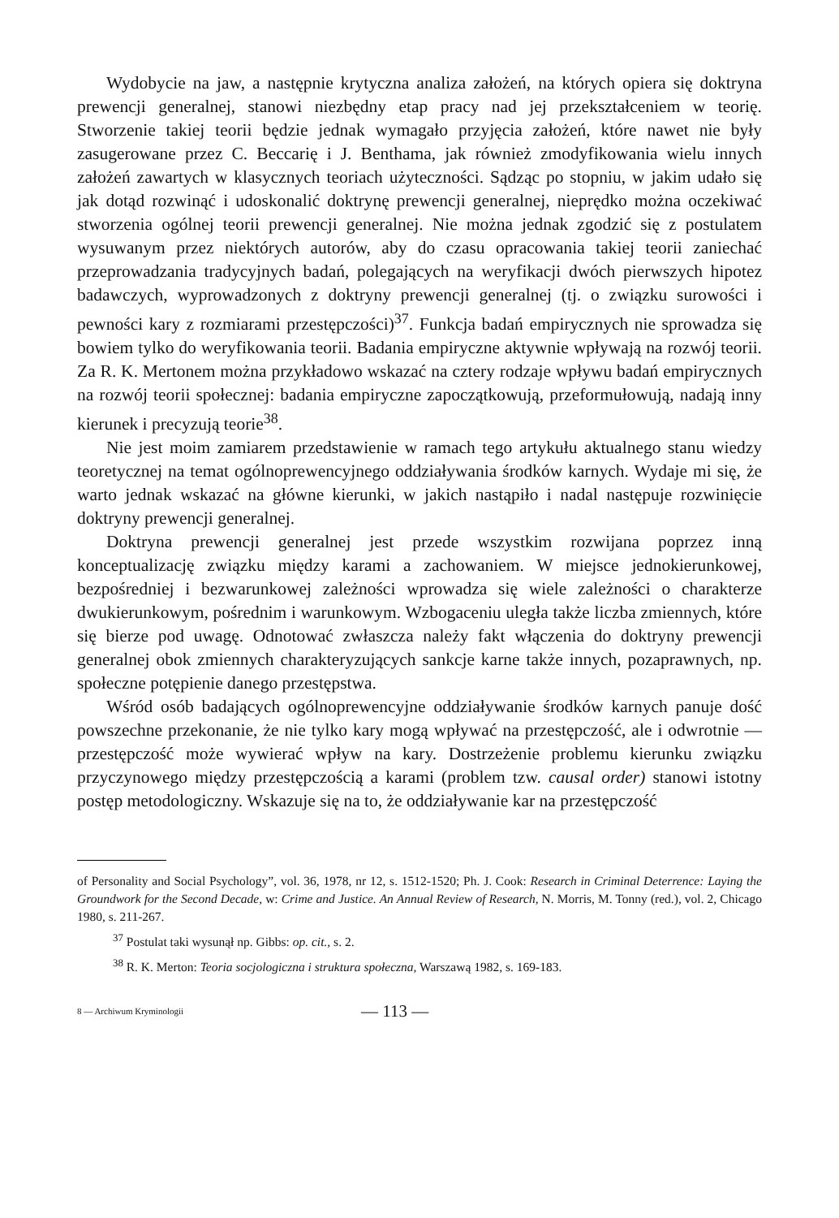Wydobycie na jaw, a następnie krytyczna analiza założeń, na których opiera się doktryna prewencji generalnej, stanowi niezbędny etap pracy nad jej przekształceniem w teorię. Stworzenie takiej teorii będzie jednak wymagało przyjęcia założeń, które nawet nie były zasugerowane przez C. Beccarię i J. Benthama, jak również zmodyfikowania wielu innych założeń zawartych w klasycznych teoriach użyteczności. Sądząc po stopniu, w jakim udało się jak dotąd rozwinąć i udoskonalić doktrynę prewencji generalnej, nieprędko można oczekiwać stworzenia ogólnej teorii prewencji generalnej. Nie można jednak zgodzić się z postulatem wysuwanym przez niektórych autorów, aby do czasu opracowania takiej teorii zaniechać przeprowadzania tradycyjnych badań, polegających na weryfikacji dwóch pierwszych hipotez badawczych, wyprowadzonych z doktryny prewencji generalnej (tj. o związku surowości i pewności kary z rozmiarami przestępczości)<sup>37</sup>. Funkcja badań empirycznych nie sprowadza się bowiem tylko do weryfikowania teorii. Badania empiryczne aktywnie wpływają na rozwój teorii. Za R. K. Mertonem można przykładowo wskazać na cztery rodzaje wpływu badań empirycznych na rozwój teorii społecznej: badania empiryczne zapoczątkowują, przeformułowują, nadają inny kierunek i precyzują teorie<sup>38</sup>.
Nie jest moim zamiarem przedstawienie w ramach tego artykułu aktualnego stanu wiedzy teoretycznej na temat ogólnoprewencyjnego oddziaływania środków karnych. Wydaje mi się, że warto jednak wskazać na główne kierunki, w jakich nastąpiło i nadal następuje rozwinięcie doktryny prewencji generalnej.
Doktryna prewencji generalnej jest przede wszystkim rozwijana poprzez inną konceptualizację związku między karami a zachowaniem. W miejsce jednokierunkowej, bezpośredniej i bezwarunkowej zależności wprowadza się wiele zależności o charakterze dwukierunkowym, pośrednim i warunkowym. Wzbogaceniu uległa także liczba zmiennych, które się bierze pod uwagę. Odnotować zwłaszcza należy fakt włączenia do doktryny prewencji generalnej obok zmiennych charakteryzujących sankcje karne także innych, pozaprawnych, np. społeczne potępienie danego przestępstwa.
Wśród osób badających ogólnoprewencyjne oddziaływanie środków karnych panuje dość powszechne przekonanie, że nie tylko kary mogą wpływać na przestępczość, ale i odwrotnie — przestępczość może wywierać wpływ na kary. Dostrzeżenie problemu kierunku związku przyczynowego między przestępczością a karami (problem tzw. causal order) stanowi istotny postęp metodologiczny. Wskazuje się na to, że oddziaływanie kar na przestępczość
of Personality and Social Psychology”, vol. 36, 1978, nr 12, s. 1512-1520; Ph. J. Cook: Research in Criminal Deterrence: Laying the Groundwork for the Second Decade, w: Crime and Justice. An Annual Review of Research, N. Morris, M. Tonny (red.), vol. 2, Chicago 1980, s. 211-267.
<sup>37</sup> Postulat taki wysunął np. Gibbs: op. cit., s. 2.
<sup>38</sup> R. K. Merton: Teoria socjologiczna i struktura społeczna, Warszawą 1982, s. 169-183.
8 — Archiwum Kryminologii — 113 —